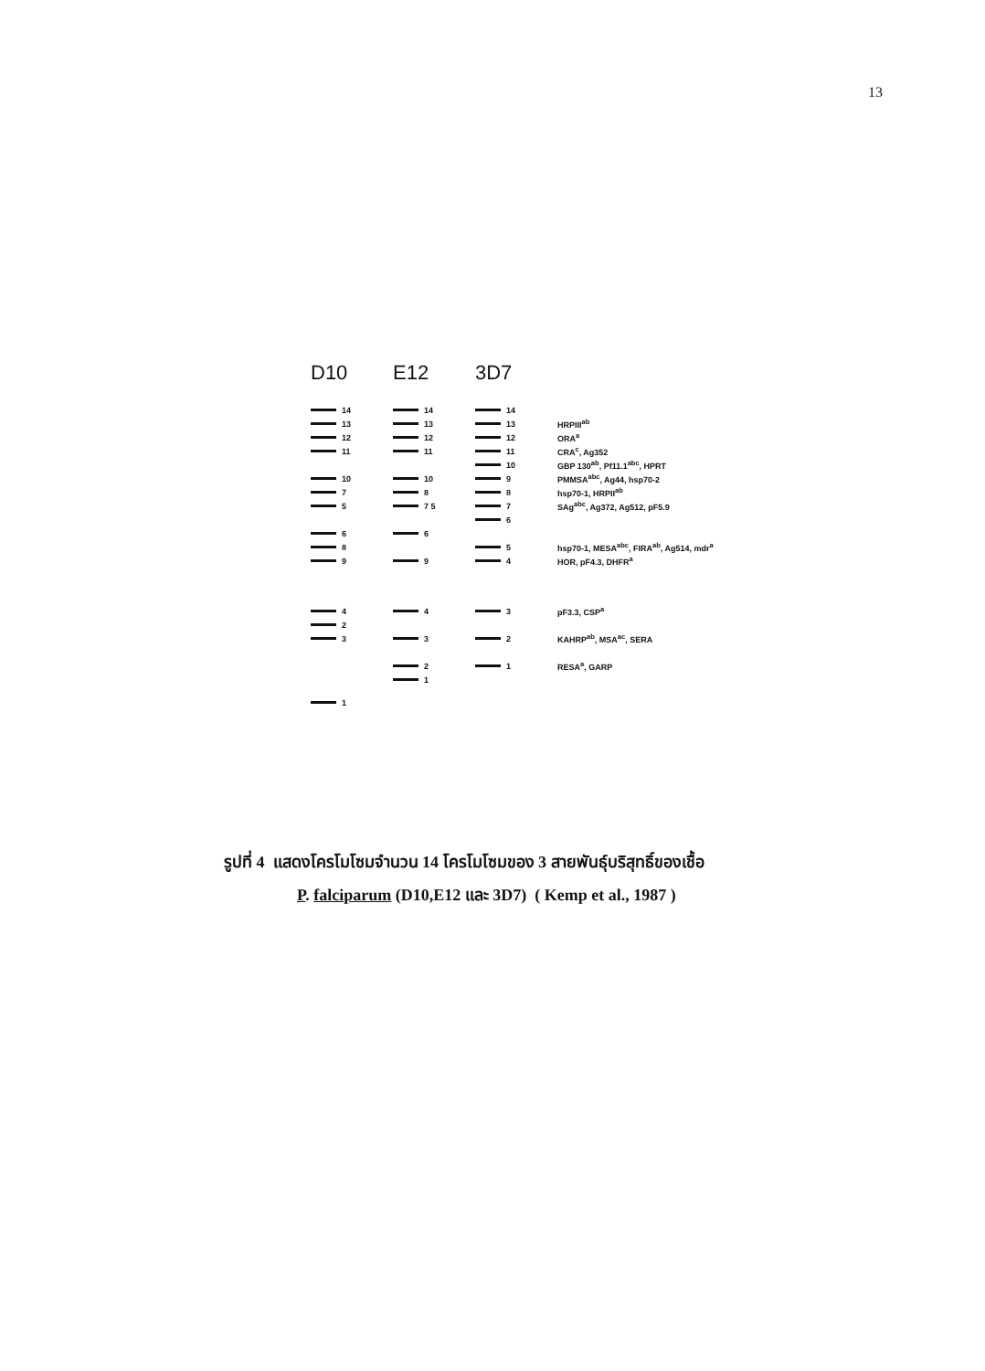13
D10 E12 3D7
14 14 14
13 13 13 HRPIII<sup>ab</sup>
12 12 12 ORA<sup>a</sup>
11 11 11 CRA<sup>c</sup>, Ag352
10 GBP 130<sup>ab</sup>, Pf11.1<sup>abc</sup>, HPRT
10 10 9 PMMSA<sup>abc</sup>, Ag44, hsp70-2
7 8 8 hsp70-1, HRPII<sup>ab</sup>
5 7 5 7 SAg<sup>abc</sup>, Ag372, Ag512, pF5.9
6
6 6
8 5
hsp70-1, MESA<sup>abc</sup>, FIRA<sup>ab</sup>, Ag514, mdr<sup>a</sup>
9 9 4 HOR, pF4.3, DHFR<sup>a</sup>
4 4 3 pF3.3, CSP<sup>a</sup>
2
3 3 2 KAHRP<sup>ab</sup>, MSA<sup>ac</sup>, SERA
2 1 RESA<sup>a</sup>, GARP
1
1
รูปที่ 4 แสดงโครโมโซมจำนวน 14 โครโมโซมของ 3 สายพันธุ์บริสุทธิ์ของเชื้อ
P. falciparum (D10,E12 และ 3D7) ( Kemp et al., 1987 )